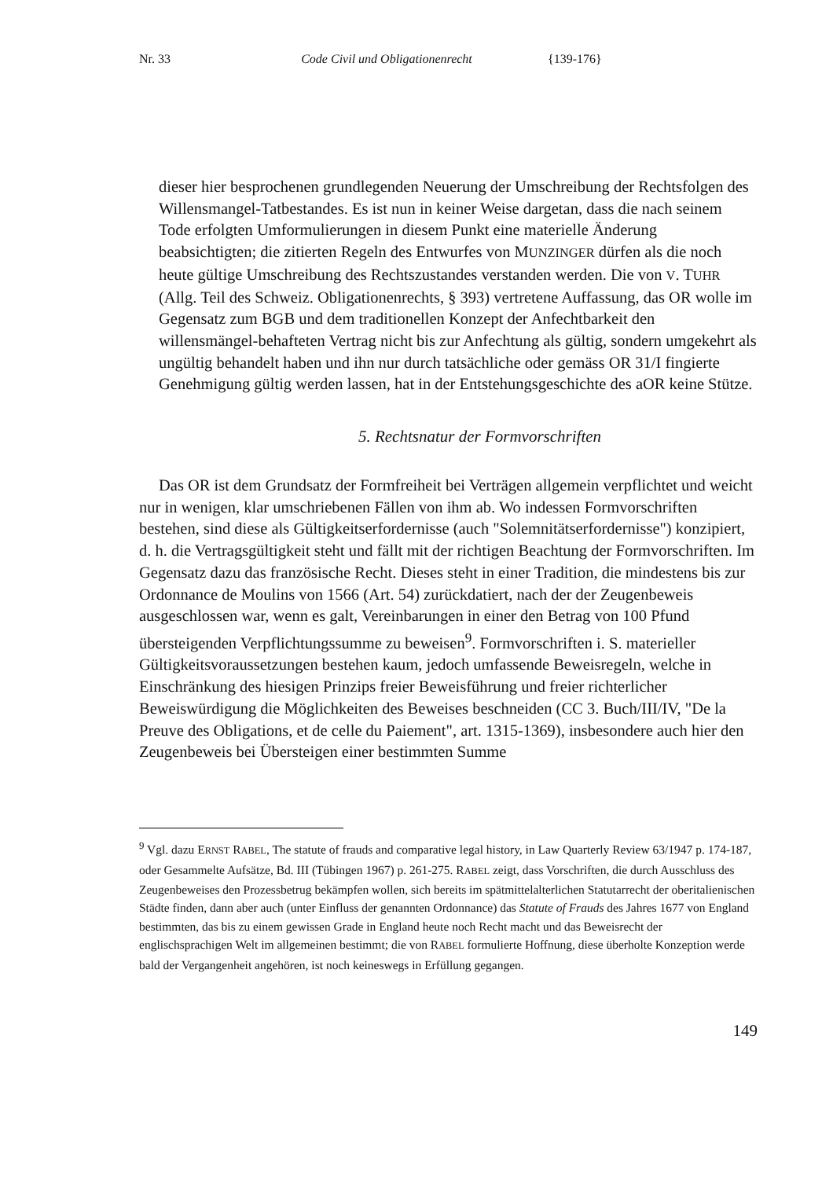Nr. 33 Code Civil und Obligationenrecht {139-176}
dieser hier besprochenen grundlegenden Neuerung der Umschreibung der Rechtsfolgen des Willensmangel-Tatbestandes. Es ist nun in keiner Weise dargetan, dass die nach seinem Tode erfolgten Umformulierungen in diesem Punkt eine materielle Änderung beabsichtigten; die zitierten Regeln des Entwurfes von MUNZINGER dürfen als die noch heute gültige Umschreibung des Rechtszustandes verstanden werden. Die von V. TUHR (Allg. Teil des Schweiz. Obligationenrechts, § 393) vertretene Auffassung, das OR wolle im Gegensatz zum BGB und dem traditionellen Konzept der Anfechtbarkeit den willensmängel-behafteten Vertrag nicht bis zur Anfechtung als gültig, sondern umgekehrt als ungültig behandelt haben und ihn nur durch tatsächliche oder gemäss OR 31/I fingierte Genehmigung gültig werden lassen, hat in der Entstehungsgeschichte des aOR keine Stütze.
5. Rechtsnatur der Formvorschriften
Das OR ist dem Grundsatz der Formfreiheit bei Verträgen allgemein verpflichtet und weicht nur in wenigen, klar umschriebenen Fällen von ihm ab. Wo indessen Formvorschriften bestehen, sind diese als Gültigkeitserfordernisse (auch "Solemnitätserfordernisse") konzipiert, d. h. die Vertragsgültigkeit steht und fällt mit der richtigen Beachtung der Formvorschriften. Im Gegensatz dazu das französische Recht. Dieses steht in einer Tradition, die mindestens bis zur Ordonnance de Moulins von 1566 (Art. 54) zurückdatiert, nach der der Zeugenbeweis ausgeschlossen war, wenn es galt, Vereinbarungen in einer den Betrag von 100 Pfund übersteigenden Verpflichtungssumme zu beweisen<sup>9</sup>. Formvorschriften i. S. materieller Gültigkeitsvoraussetzungen bestehen kaum, jedoch umfassende Beweisregeln, welche in Einschränkung des hiesigen Prinzips freier Beweisführung und freier richterlicher Beweiswürdigung die Möglichkeiten des Beweises beschneiden (CC 3. Buch/III/IV, "De la Preuve des Obligations, et de celle du Paiement", art. 1315-1369), insbesondere auch hier den Zeugenbeweis bei Übersteigen einer bestimmten Summe
<sup>9</sup> Vgl. dazu ERNST RABEL, The statute of frauds and comparative legal history, in Law Quarterly Review 63/1947 p. 174-187, oder Gesammelte Aufsätze, Bd. III (Tübingen 1967) p. 261-275. RABEL zeigt, dass Vorschriften, die durch Ausschluss des Zeugenbeweises den Prozessbetrug bekämpfen wollen, sich bereits im spätmittelalterlichen Statutarrecht der oberitalienischen Städte finden, dann aber auch (unter Einfluss der genannten Ordonnance) das Statute of Frauds des Jahres 1677 von England bestimmten, das bis zu einem gewissen Grade in England heute noch Recht macht und das Beweisrecht der englischsprachigen Welt im allgemeinen bestimmt; die von RABEL formulierte Hoffnung, diese überholte Konzeption werde bald der Vergangenheit angehören, ist noch keineswegs in Erfüllung gegangen.
149